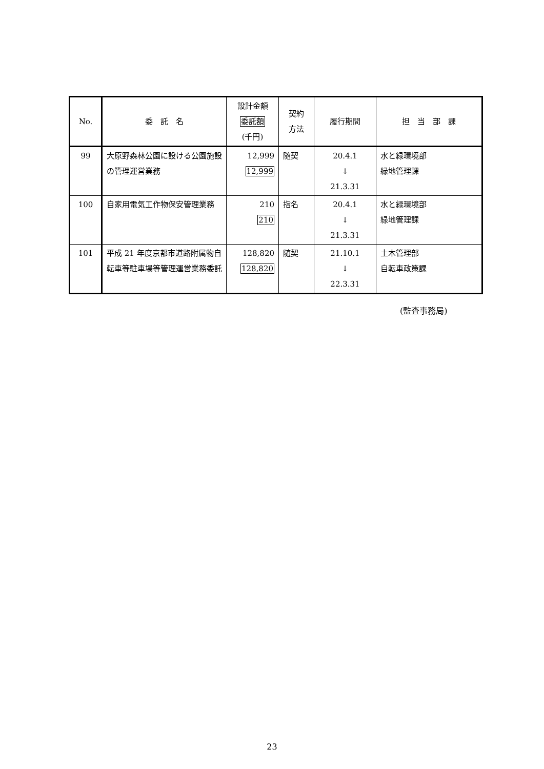| No. | 委 託 名 | 設計金額 委託額 (千円) | 契約 方法 | 履行期間 | 担 当 部 課 |
| --- | --- | --- | --- | --- | --- |
| 99 | 大原野森林公園に設ける公園施設の管理運営業務 | 12,999 12,999 | 随契 | 20.4.1 ↓ 21.3.31 | 水と緑環境部 緑地管理課 |
| 100 | 自家用電気工作物保安管理業務 | 210 210 | 指名 | 20.4.1 ↓ 21.3.31 | 水と緑環境部 緑地管理課 |
| 101 | 平成 21 年度京都市道路附属物自転車等駐車場等管理運営業務委託 | 128,820 128,820 | 随契 | 21.10.1 ↓ 22.3.31 | 土木管理部 自転車政策課 |
(監査事務局)
23